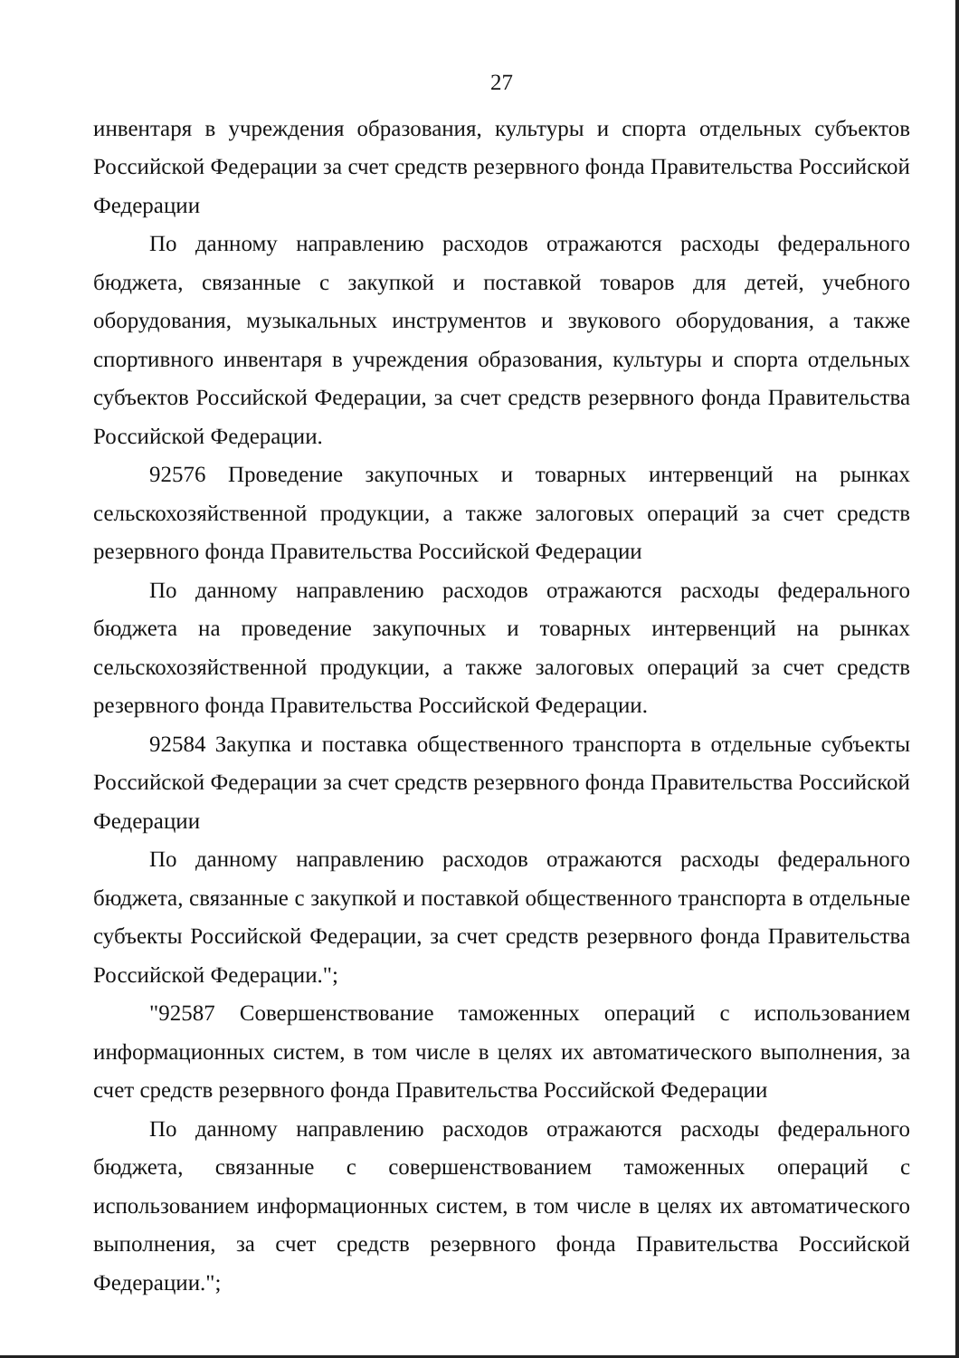27
инвентаря в учреждения образования, культуры и спорта отдельных субъектов Российской Федерации за счет средств резервного фонда Правительства Российской Федерации
По данному направлению расходов отражаются расходы федерального бюджета, связанные с закупкой и поставкой товаров для детей, учебного оборудования, музыкальных инструментов и звукового оборудования, а также спортивного инвентаря в учреждения образования, культуры и спорта отдельных субъектов Российской Федерации, за счет средств резервного фонда Правительства Российской Федерации.
92576 Проведение закупочных и товарных интервенций на рынках сельскохозяйственной продукции, а также залоговых операций за счет средств резервного фонда Правительства Российской Федерации
По данному направлению расходов отражаются расходы федерального бюджета на проведение закупочных и товарных интервенций на рынках сельскохозяйственной продукции, а также залоговых операций за счет средств резервного фонда Правительства Российской Федерации.
92584 Закупка и поставка общественного транспорта в отдельные субъекты Российской Федерации за счет средств резервного фонда Правительства Российской Федерации
По данному направлению расходов отражаются расходы федерального бюджета, связанные с закупкой и поставкой общественного транспорта в отдельные субъекты Российской Федерации, за счет средств резервного фонда Правительства Российской Федерации.";
"92587 Совершенствование таможенных операций с использованием информационных систем, в том числе в целях их автоматического выполнения, за счет средств резервного фонда Правительства Российской Федерации
По данному направлению расходов отражаются расходы федерального бюджета, связанные с совершенствованием таможенных операций с использованием информационных систем, в том числе в целях их автоматического выполнения, за счет средств резервного фонда Правительства Российской Федерации.";